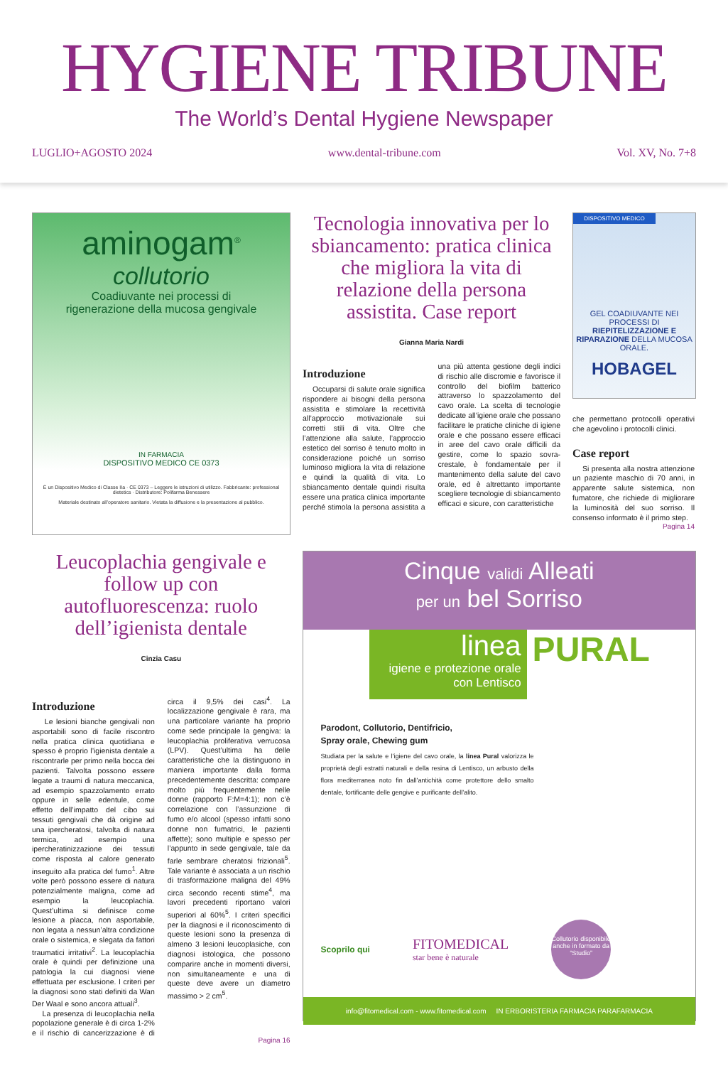HYGIENE TRIBUNE
The World’s Dental Hygiene Newspaper
LUGLIO+AGOSTO 2024 www.dental-tribune.com Vol. XV, No. 7+8
aminogam<sup>®</sup>
collutorio
Coadiuvante nei processi di
rigenerazione della mucosa gengivale
IN FARMACIA
DISPOSITIVO MEDICO CE 0373
È un Dispositivo Medico di Classe IIa · CE 0373 – Leggere le istruzioni di utilizzo. Fabbricante: professional dietetics · Distributore: Polifarma Benessere
Materiale destinato all’operatore sanitario. Vietata la diffusione e la presentazione al pubblico.
Tecnologia innovativa per lo sbiancamento: pratica clinica che migliora la vita di relazione della persona assistita. Case report
Gianna Maria Nardi
Introduzione
Occuparsi di salute orale significa rispondere ai bisogni della persona assistita e stimolare la recettività all’approccio motivazionale sui corretti stili di vita. Oltre che l’attenzione alla salute, l’approccio estetico del sorriso è tenuto molto in considerazione poiché un sorriso luminoso migliora la vita di relazione e quindi la qualità di vita. Lo sbiancamento dentale quindi risulta essere una pratica clinica importante perché stimola la persona assistita a una più attenta gestione degli indici di rischio alle discromie e favorisce il controllo del biofilm batterico attraverso lo spazzolamento del cavo orale. La scelta di tecnologie dedicate all’igiene orale che possano facilitare le pratiche cliniche di igiene orale e che possano essere efficaci in aree del cavo orale difficili da gestire, come lo spazio sovra-crestale, è fondamentale per il mantenimento della salute del cavo orale, ed è altrettanto importante scegliere tecnologie di sbiancamento efficaci e sicure, con caratteristiche
DISPOSITIVO MEDICO
GEL COADIUVANTE NEI PROCESSI DI RIEPITELIZZAZIONE E RIPARAZIONE DELLA MUCOSA ORALE.
HOBAGEL
che permettano protocolli operativi che agevolino i protocolli clinici.
Case report
Si presenta alla nostra attenzione un paziente maschio di 70 anni, in apparente salute sistemica, non fumatore, che richiede di migliorare la luminosità del suo sorriso. Il consenso informato è il primo step.
Pagina 14
Leucoplachia gengivale e follow up con autofluorescenza: ruolo dell’igienista dentale
Cinzia Casu
Introduzione
Le lesioni bianche gengivali non asportabili sono di facile riscontro nella pratica clinica quotidiana e spesso è proprio l’igienista dentale a riscontrarle per primo nella bocca dei pazienti. Talvolta possono essere legate a traumi di natura meccanica, ad esempio spazzolamento errato oppure in selle edentule, come effetto dell’impatto del cibo sui tessuti gengivali che dà origine ad una ipercheratosi, talvolta di natura termica, ad esempio una ipercheratinizzazione dei tessuti come risposta al calore generato inseguito alla pratica del fumo<sup>1</sup>. Altre volte però possono essere di natura potenzialmente maligna, come ad esempio la leucoplachia. Quest’ultima si definisce come lesione a placca, non asportabile, non legata a nessun’altra condizione orale o sistemica, e slegata da fattori traumatici irritativi<sup>2</sup>. La leucoplachia orale è quindi per definizione una patologia la cui diagnosi viene effettuata per esclusione. I criteri per la diagnosi sono stati definiti da Wan Der Waal e sono ancora attuali<sup>3</sup>.
La presenza di leucoplachia nella popolazione generale è di circa 1-2% e il rischio di cancerizzazione è di circa il 9,5% dei casi<sup>4</sup>. La localizzazione gengivale è rara, ma una particolare variante ha proprio come sede principale la gengiva: la leucoplachia proliferativa verrucosa (LPV). Quest’ultima ha delle caratteristiche che la distinguono in maniera importante dalla forma precedentemente descritta: compare molto più frequentemente nelle donne (rapporto F:M=4:1); non c’è correlazione con l’assunzione di fumo e/o alcool (spesso infatti sono donne non fumatrici, le pazienti affette); sono multiple e spesso per l’appunto in sede gengivale, tale da farle sembrare cheratosi frizionali<sup>5</sup>. Tale variante è associata a un rischio di trasformazione maligna del 49% circa secondo recenti stime<sup>4</sup>, ma lavori precedenti riportano valori superiori al 60%<sup>5</sup>. I criteri specifici per la diagnosi e il riconoscimento di queste lesioni sono la presenza di almeno 3 lesioni leucoplasiche, con diagnosi istologica, che possono comparire anche in momenti diversi, non simultaneamente e una di queste deve avere un diametro massimo > 2 cm<sup>5</sup>.
Pagina 16
Cinque validi Alleati
per un bel Sorriso
linea
igiene e protezione orale con Lentisco
PURAL
Parodont, Collutorio, Dentifricio,
Spray orale, Chewing gum
Studiata per la salute e l’igiene del cavo orale, la linea Pural valorizza le proprietà degli estratti naturali e della resina di Lentisco, un arbusto della flora mediterranea noto fin dall’antichità come protettore dello smalto dentale, fortificante delle gengive e purificante dell’alito.
Scoprilo qui
FITOMEDICAL
star bene è naturale
Collutorio disponibile anche in formato da “Studio”
info@fitomedical.com - www.fitomedical.com IN ERBORISTERIA FARMACIA PARAFARMACIA